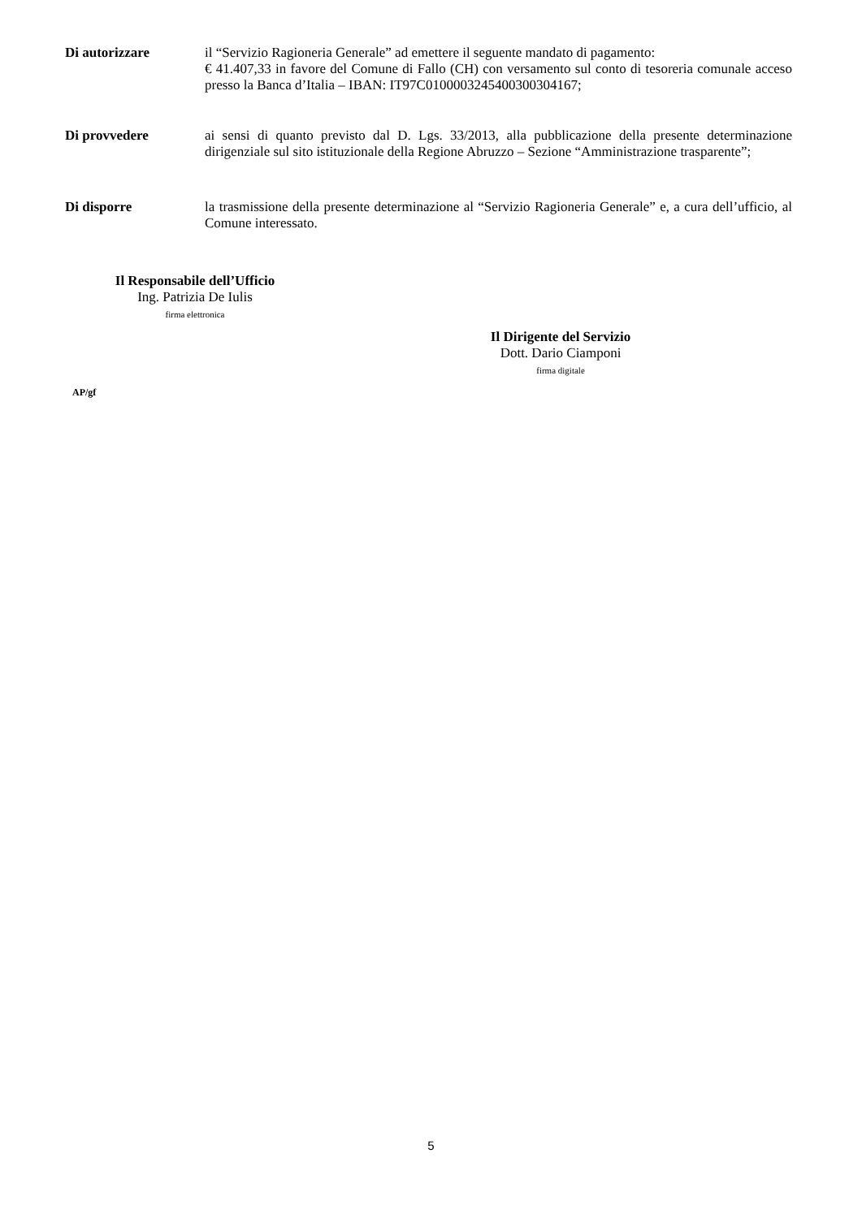Di autorizzare
il “Servizio Ragioneria Generale” ad emettere il seguente mandato di pagamento:
€ 41.407,33 in favore del Comune di Fallo (CH) con versamento sul conto di tesoreria comunale acceso presso la Banca d’Italia – IBAN: IT97C0100003245400300304167;
Di provvedere
ai sensi di quanto previsto dal D. Lgs. 33/2013, alla pubblicazione della presente determinazione dirigenziale sul sito istituzionale della Regione Abruzzo – Sezione “Amministrazione trasparente”;
Di disporre
la trasmissione della presente determinazione al “Servizio Ragioneria Generale” e, a cura dell’ufficio, al Comune interessato.
Il Responsabile dell’Ufficio
Ing. Patrizia De Iulis
firma elettronica
Il Dirigente del Servizio
Dott. Dario Ciamponi
firma digitale
AP/gf
5